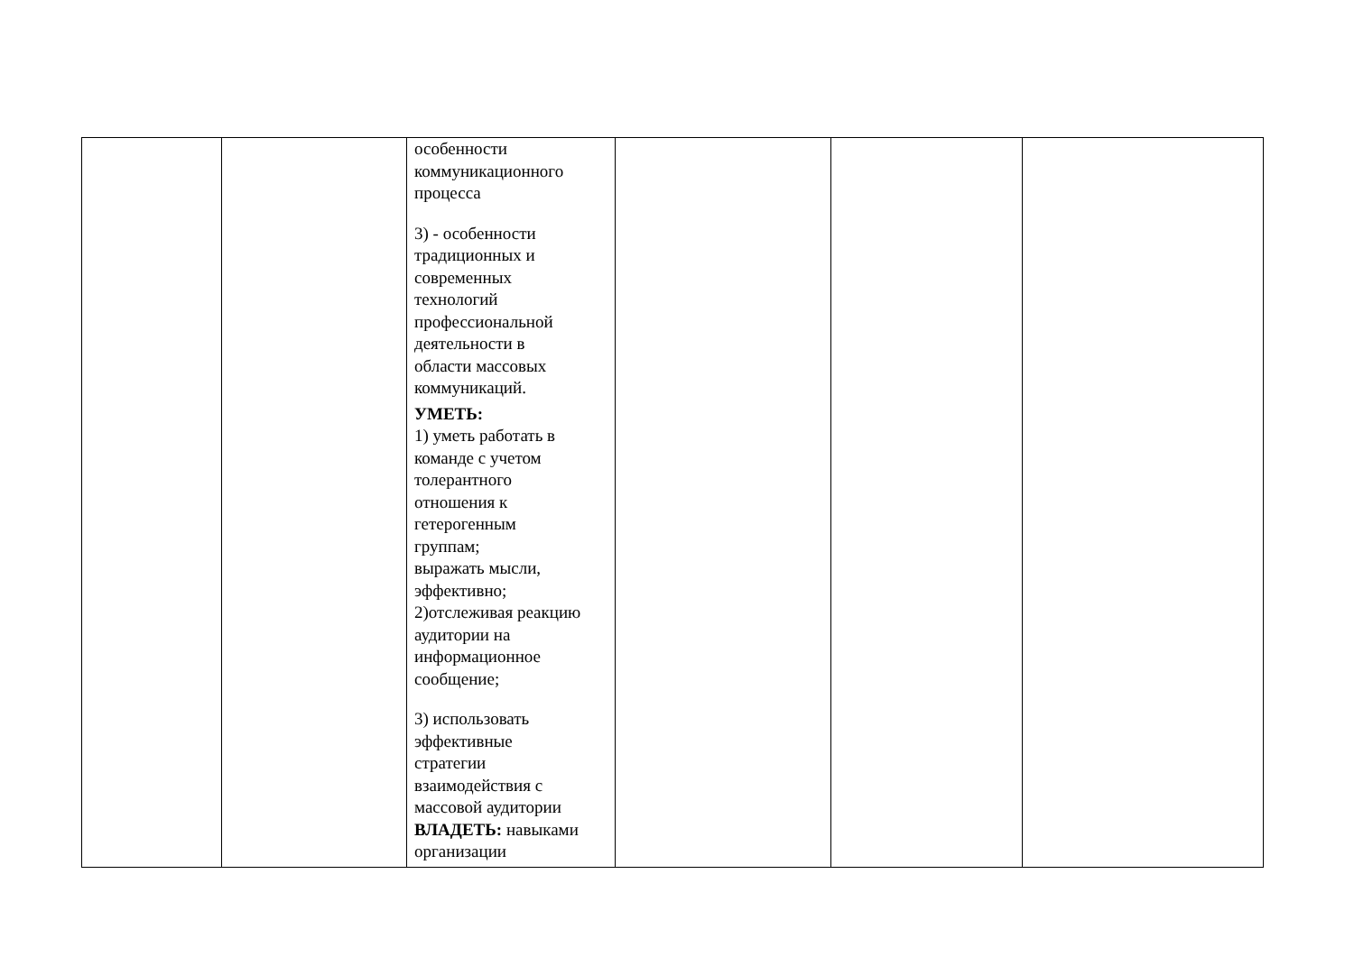| | | особенности коммуникационного процесса 3) - особенности традиционных и современных технологий профессиональной деятельности в области массовых коммуникаций. УМЕТЬ: 1) уметь работать в команде с учетом толерантного отношения к гетерогенным группам; выражать мысли, эффективно; 2)отслеживая реакцию аудитории на информационное сообщение; 3) использовать эффективные стратегии взаимодействия с массовой аудитории ВЛАДЕТЬ: навыками организации | | | |